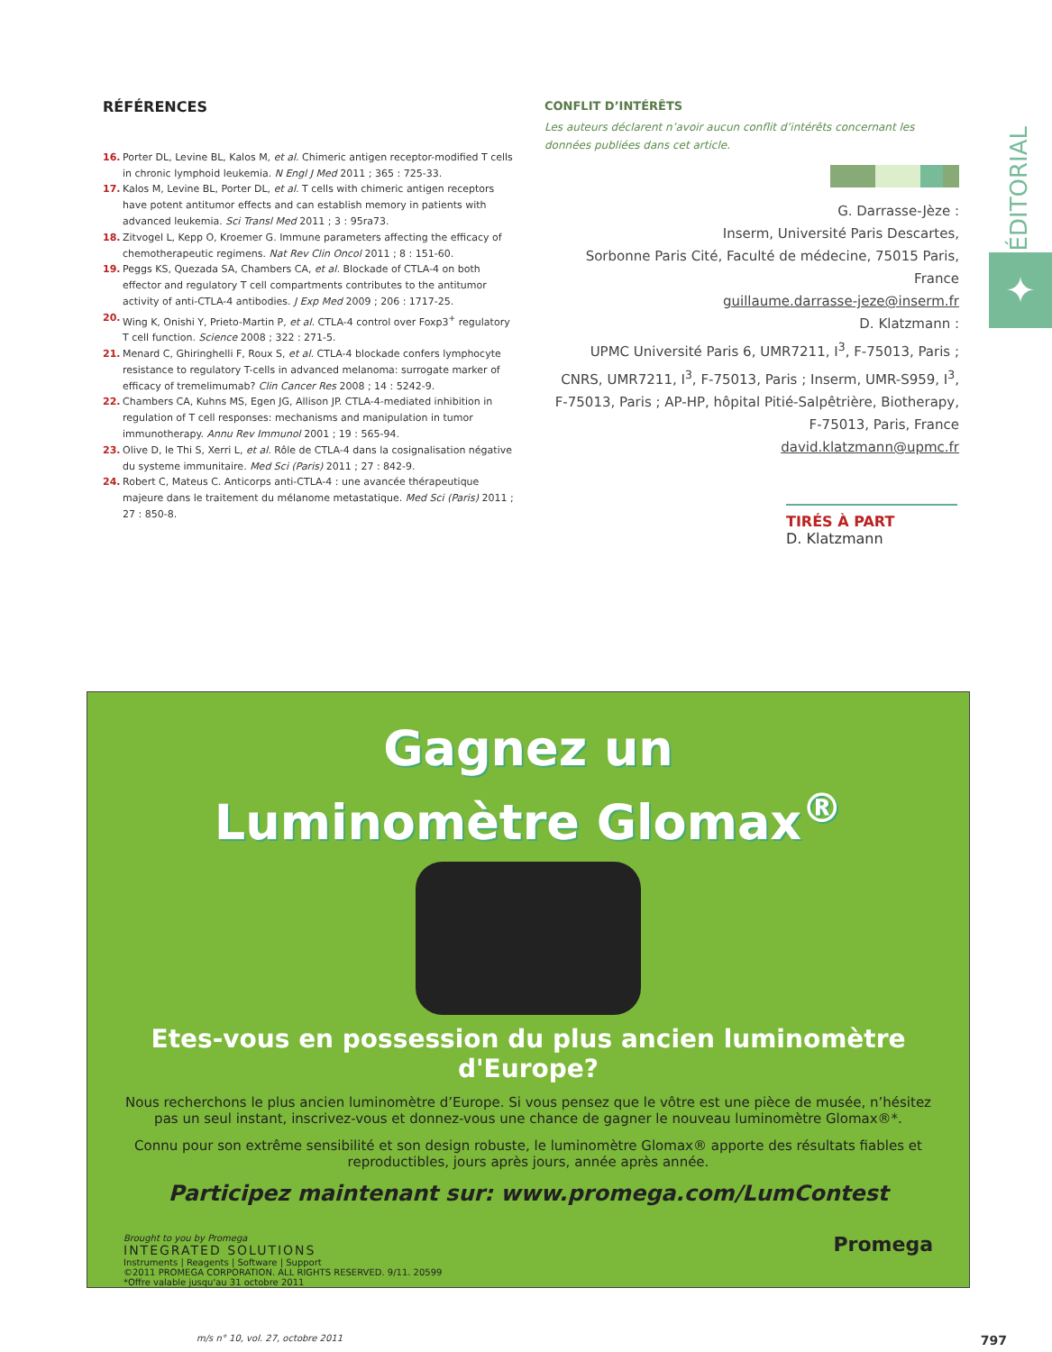ÉDITORIAL
✦
RÉFÉRENCES
16. Porter DL, Levine BL, Kalos M, et al. Chimeric antigen receptor-modified T cells in chronic lymphoid leukemia. N Engl J Med 2011 ; 365 : 725-33.
17. Kalos M, Levine BL, Porter DL, et al. T cells with chimeric antigen receptors have potent antitumor effects and can establish memory in patients with advanced leukemia. Sci Transl Med 2011 ; 3 : 95ra73.
18. Zitvogel L, Kepp O, Kroemer G. Immune parameters affecting the efficacy of chemotherapeutic regimens. Nat Rev Clin Oncol 2011 ; 8 : 151-60.
19. Peggs KS, Quezada SA, Chambers CA, et al. Blockade of CTLA-4 on both effector and regulatory T cell compartments contributes to the antitumor activity of anti-CTLA-4 antibodies. J Exp Med 2009 ; 206 : 1717-25.
20. Wing K, Onishi Y, Prieto-Martin P, et al. CTLA-4 control over Foxp3<sup>+</sup> regulatory T cell function. Science 2008 ; 322 : 271-5.
21. Menard C, Ghiringhelli F, Roux S, et al. CTLA-4 blockade confers lymphocyte resistance to regulatory T-cells in advanced melanoma: surrogate marker of efficacy of tremelimumab? Clin Cancer Res 2008 ; 14 : 5242-9.
22. Chambers CA, Kuhns MS, Egen JG, Allison JP. CTLA-4-mediated inhibition in regulation of T cell responses: mechanisms and manipulation in tumor immunotherapy. Annu Rev Immunol 2001 ; 19 : 565-94.
23. Olive D, le Thi S, Xerri L, et al. Rôle de CTLA-4 dans la cosignalisation négative du systeme immunitaire. Med Sci (Paris) 2011 ; 27 : 842-9.
24. Robert C, Mateus C. Anticorps anti-CTLA-4 : une avancée thérapeutique majeure dans le traitement du mélanome metastatique. Med Sci (Paris) 2011 ; 27 : 850-8.
CONFLIT D’INTÉRÊTS
Les auteurs déclarent n’avoir aucun conflit d’intérêts concernant les données publiées dans cet article.
G. Darrasse-Jèze :
Inserm, Université Paris Descartes,
Sorbonne Paris Cité, Faculté de médecine, 75015 Paris, France
guillaume.darrasse-jeze@inserm.fr
D. Klatzmann :
UPMC Université Paris 6, UMR7211, I<sup>3</sup>, F-75013, Paris ; CNRS, UMR7211, I<sup>3</sup>, F-75013, Paris ; Inserm, UMR-S959, I<sup>3</sup>, F-75013, Paris ; AP-HP, hôpital Pitié-Salpêtrière, Biotherapy, F-75013, Paris, France
david.klatzmann@upmc.fr
TIRÉS À PART
D. Klatzmann
Gagnez un
Luminomètre Glomax<sup>®</sup>
Etes-vous en possession du plus ancien luminomètre d'Europe?
Nous recherchons le plus ancien luminomètre d’Europe. Si vous pensez que le vôtre est une pièce de musée, n’hésitez pas un seul instant, inscrivez-vous et donnez-vous une chance de gagner le nouveau luminomètre Glomax®*.
Connu pour son extrême sensibilité et son design robuste, le luminomètre Glomax® apporte des résultats fiables et reproductibles, jours après jours, année après année.
Participez maintenant sur: www.promega.com/LumContest
Brought to you by Promega
INTEGRATED SOLUTIONS
Instruments | Reagents | Software | Support
©2011 PROMEGA CORPORATION. ALL RIGHTS RESERVED. 9/11. 20599
*Offre valable jusqu'au 31 octobre 2011
Promega
m/s n° 10, vol. 27, octobre 2011 797